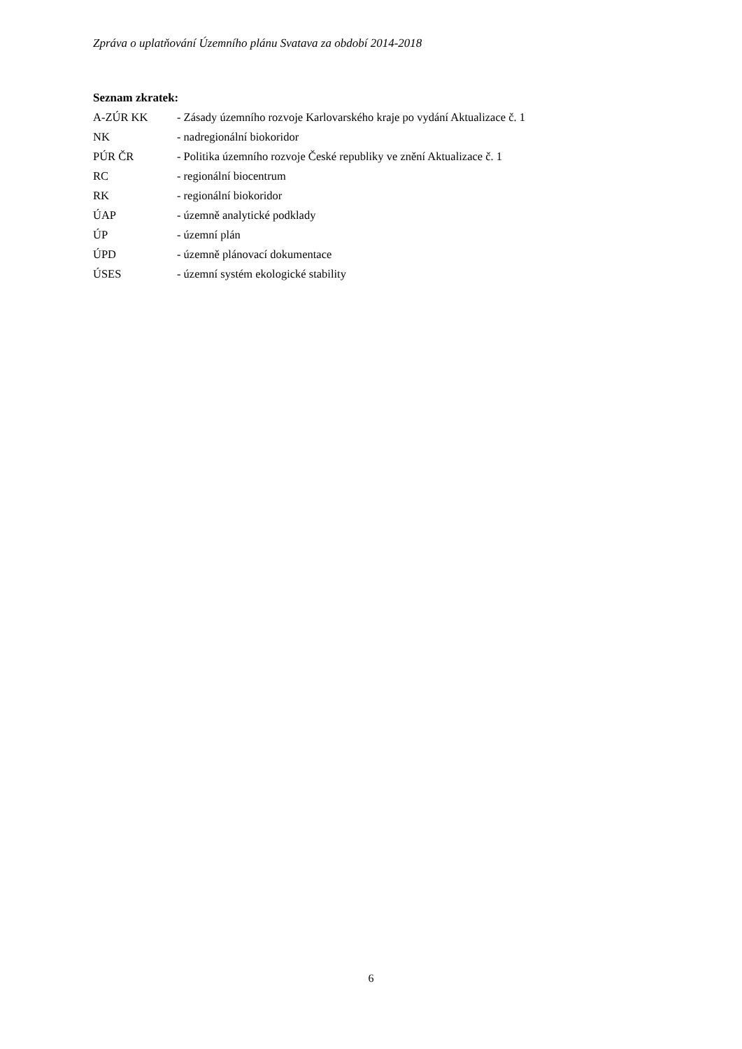Zpráva o uplatňování Územního plánu Svatava za období 2014-2018
Seznam zkratek:
| A-ZÚR KK | - Zásady územního rozvoje Karlovarského kraje po vydání Aktualizace č. 1 |
| NK | - nadregionální biokoridor |
| PÚR ČR | - Politika územního rozvoje České republiky ve znění Aktualizace č. 1 |
| RC | - regionální biocentrum |
| RK | - regionální biokoridor |
| ÚAP | - územně analytické podklady |
| ÚP | - územní plán |
| ÚPD | - územně plánovací dokumentace |
| ÚSES | - územní systém ekologické stability |
6